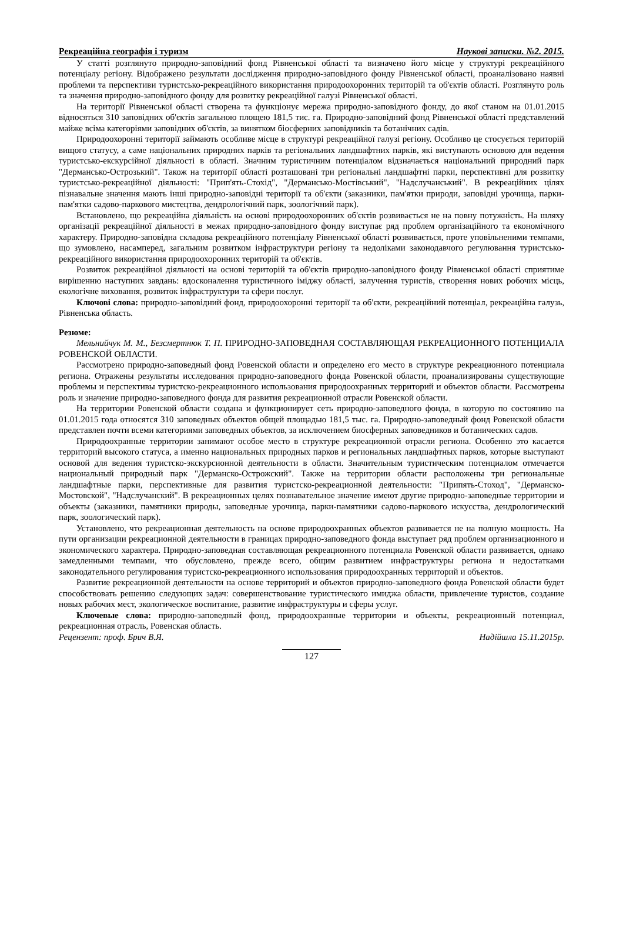Рекреаційна географія і туризм Наукові записки. №2. 2015.
У статті розглянуто природно-заповідний фонд Рівненської області та визначено його місце у структурі рекреаційного потенціалу регіону. Відображено результати дослідження природно-заповідного фонду Рівненської області, проаналізовано наявні проблеми та перспективи туристсько-рекреаційного використання природоохоронних територій та об'єктів області. Розглянуто роль та значення природно-заповідного фонду для розвитку рекреаційної галузі Рівненської області.
На території Рівненської області створена та функціонує мережа природно-заповідного фонду, до якої станом на 01.01.2015 відносяться 310 заповідних об'єктів загальною площею 181,5 тис. га. Природно-заповідний фонд Рівненської області представлений майже всіма категоріями заповідних об'єктів, за винятком біосферних заповідників та ботанічних садів.
Природоохоронні території займають особливе місце в структурі рекреаційної галузі регіону. Особливо це стосується територій вищого статусу, а саме національних природних парків та регіональних ландшафтних парків, які виступають основою для ведення туристсько-екскурсійної діяльності в області. Значним туристичним потенціалом відзначається національний природний парк "Дермансько-Острозький". Також на території області розташовані три регіональні ландшафтні парки, перспективні для розвитку туристсько-рекреаційної діяльності: "Прип'ять-Стохід", "Дермансько-Мостівський", "Надслучанський". В рекреаційних цілях пізнавальне значення мають інші природно-заповідні території та об'єкти (заказники, пам'ятки природи, заповідні урочища, парки-пам'ятки садово-паркового мистецтва, дендрологічний парк, зоологічний парк).
Встановлено, що рекреаційна діяльність на основі природоохоронних об'єктів розвивається не на повну потужність. На шляху організації рекреаційної діяльності в межах природно-заповідного фонду виступає ряд проблем організаційного та економічного характеру. Природно-заповідна складова рекреаційного потенціалу Рівненської області розвивається, проте уповільненими темпами, що зумовлено, насамперед, загальним розвитком інфраструктури регіону та недоліками законодавчого регулювання туристсько-рекреаційного використання природоохоронних територій та об'єктів.
Розвиток рекреаційної діяльності на основі територій та об'єктів природно-заповідного фонду Рівненської області сприятиме вирішенню наступних завдань: вдосконалення туристичного іміджу області, залучення туристів, створення нових робочих місць, екологічне виховання, розвиток інфраструктури та сфери послуг.
Ключові слова: природно-заповідний фонд, природоохоронні території та об'єкти, рекреаційний потенціал, рекреаційна галузь, Рівненська область.
Резюме:
Мельнийчук М. М., Безсмертнюк Т. П. ПРИРОДНО-ЗАПОВЕДНАЯ СОСТАВЛЯЮЩАЯ РЕКРЕАЦИОННОГО ПОТЕНЦИАЛА РОВЕНСКОЙ ОБЛАСТИ.
Рассмотрено природно-заповедный фонд Ровенской области и определено его место в структуре рекреационного потенциала региона. Отражены результаты исследования природно-заповедного фонда Ровенской области, проанализированы существующие проблемы и перспективы туристско-рекреационного использования природоохранных территорий и объектов области. Рассмотрены роль и значение природно-заповедного фонда для развития рекреационной отрасли Ровенской области.
На территории Ровенской области создана и функционирует сеть природно-заповедного фонда, в которую по состоянию на 01.01.2015 года относятся 310 заповедных объектов общей площадью 181,5 тыс. га. Природно-заповедный фонд Ровенской области представлен почти всеми категориями заповедных объектов, за исключением биосферных заповедников и ботанических садов.
Природоохранные территории занимают особое место в структуре рекреационной отрасли региона. Особенно это касается территорий высокого статуса, а именно национальных природных парков и региональных ландшафтных парков, которые выступают основой для ведения туристско-экскурсионной деятельности в области. Значительным туристическим потенциалом отмечается национальный природный парк "Дерманско-Острожский". Также на территории области расположены три региональные ландшафтные парки, перспективные для развития туристско-рекреационной деятельности: "Припять-Стоход", "Дерманско-Мостовской", "Надслучанский". В рекреационных целях познавательное значение имеют другие природно-заповедные территории и объекты (заказники, памятники природы, заповедные урочища, парки-памятники садово-паркового искусства, дендрологический парк, зоологический парк).
Установлено, что рекреационная деятельность на основе природоохранных объектов развивается не на полную мощность. На пути организации рекреационной деятельности в границах природно-заповедного фонда выступает ряд проблем организационного и экономического характера. Природно-заповедная составляющая рекреационного потенциала Ровенской области развивается, однако замедленными темпами, что обусловлено, прежде всего, общим развитием инфраструктуры региона и недостатками законодательного регулирования туристско-рекреационного использования природоохранных территорий и объектов.
Развитие рекреационной деятельности на основе территорий и объектов природно-заповедного фонда Ровенской области будет способствовать решению следующих задач: совершенствование туристического имиджа области, привлечение туристов, создание новых рабочих мест, экологическое воспитание, развитие инфраструктуры и сферы услуг.
Ключевые слова: природно-заповедный фонд, природоохранные территории и объекты, рекреационный потенциал, рекреационная отрасль, Ровенская область.
Рецензент: проф. Брич В.Я. Надійшла 15.11.2015р.
127